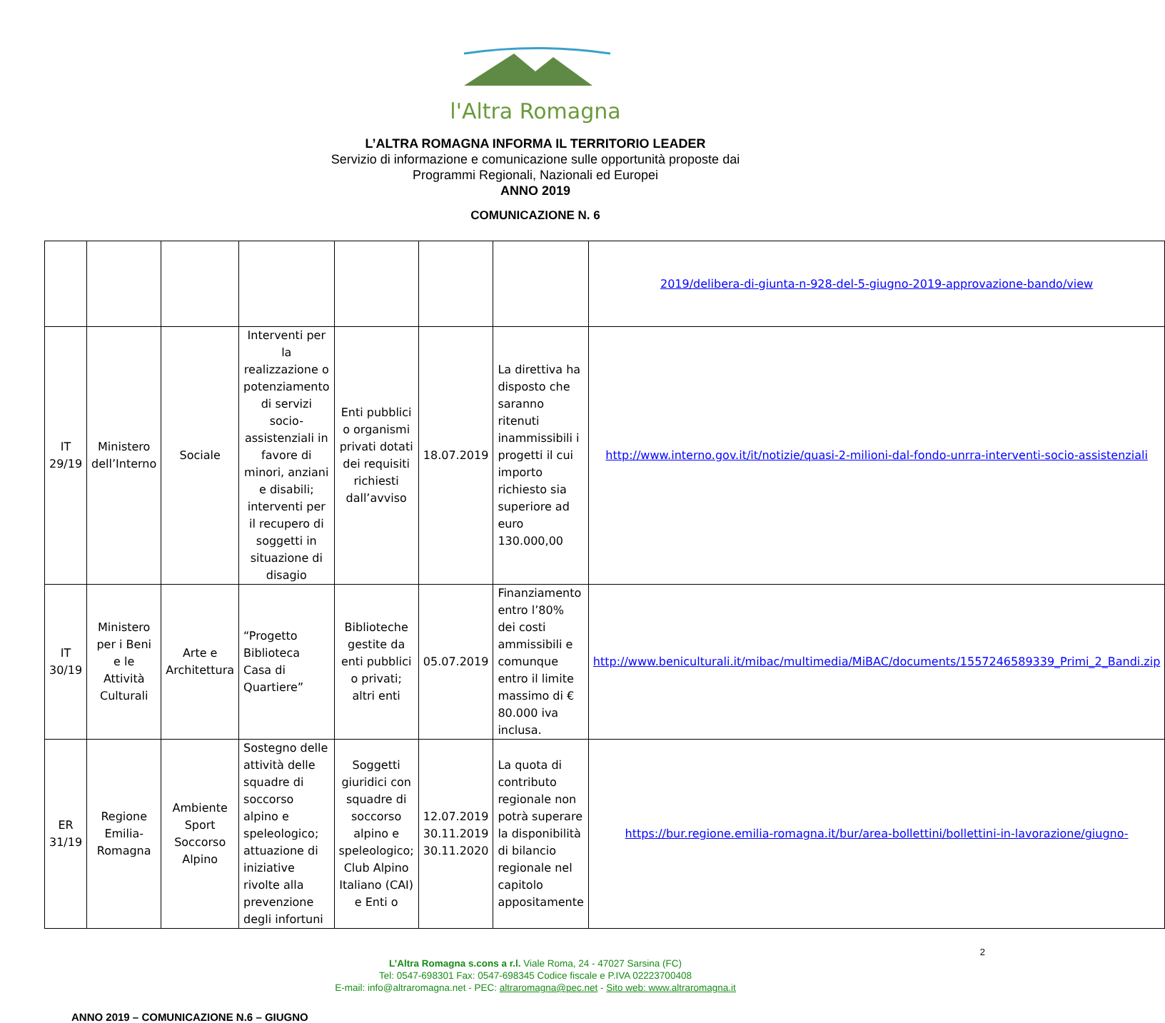l'Altra Romagna
L’ALTRA ROMAGNA INFORMA IL TERRITORIO LEADER
Servizio di informazione e comunicazione sulle opportunità proposte dai
Programmi Regionali, Nazionali ed Europei
ANNO 2019
COMUNICAZIONE N. 6
| | | | | | | | 2019/delibera-di-giunta-n-928-del-5-giugno-2019-approvazione-bando/view |
| IT 29/19 | Ministero dell’Interno | Sociale | Interventi per la realizzazione o potenziamento di servizi socio-assistenziali in favore di minori, anziani e disabili; interventi per il recupero di soggetti in situazione di disagio | Enti pubblici o organismi privati dotati dei requisiti richiesti dall’avviso | 18.07.2019 | La direttiva ha disposto che saranno ritenuti inammissibili i progetti il cui importo richiesto sia superiore ad euro 130.000,00 | http://www.interno.gov.it/it/notizie/quasi-2-milioni-dal-fondo-unrra-interventi-socio-assistenziali |
| IT 30/19 | Ministero per i Beni e le Attività Culturali | Arte e Architettura | “Progetto Biblioteca Casa di Quartiere” | Biblioteche gestite da enti pubblici o privati; altri enti | 05.07.2019 | Finanziamento entro l’80% dei costi ammissibili e comunque entro il limite massimo di € 80.000 iva inclusa. | http://www.beniculturali.it/mibac/multimedia/MiBAC/documents/1557246589339_Primi_2_Bandi.zip |
| ER 31/19 | Regione Emilia-Romagna | Ambiente Sport Soccorso Alpino | Sostegno delle attività delle squadre di soccorso alpino e speleologico; attuazione di iniziative rivolte alla prevenzione degli infortuni | Soggetti giuridici con squadre di soccorso alpino e speleologico; Club Alpino Italiano (CAI) e Enti o | 12.07.2019 30.11.2019 30.11.2020 | La quota di contributo regionale non potrà superare la disponibilità di bilancio regionale nel capitolo appositamente | https://bur.regione.emilia-romagna.it/bur/area-bollettini/bollettini-in-lavorazione/giugno- |
2
L’Altra Romagna s.cons a r.l. Viale Roma, 24 - 47027 Sarsina (FC)
Tel: 0547-698301 Fax: 0547-698345 Codice fiscale e P.IVA 02223700408
E-mail: info@altraromagna.net - PEC: altraromagna@pec.net - Sito web: www.altraromagna.it
ANNO 2019 – COMUNICAZIONE N.6 – GIUGNO